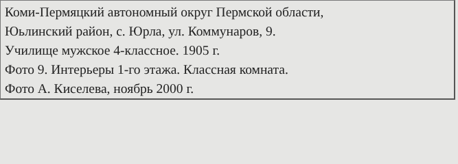Коми-Пермяцкий автономный округ Пермской области,
Юьлинский район, с. Юрла, ул. Коммунаров, 9.
Училище мужское 4-классное. 1905 г.
Фото 9. Интерьеры 1-го этажа. Классная комната.
Фото А. Киселева, ноябрь 2000 г.